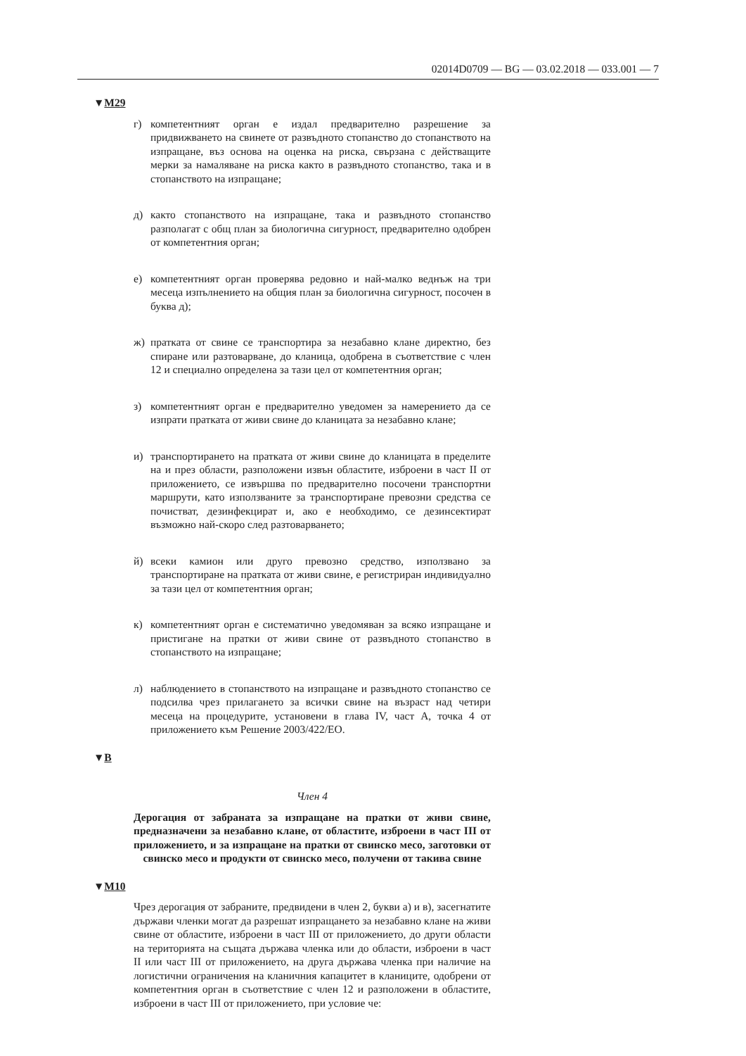02014D0709 — BG — 03.02.2018 — 033.001 — 7
▼M29
г) компетентният орган е издал предварително разрешение за придвижването на свинете от развъдното стопанство до стопанството на изпращане, въз основа на оценка на риска, свързана с действащите мерки за намаляване на риска както в развъдното стопанство, така и в стопанството на изпращане;
д) както стопанството на изпращане, така и развъдното стопанство разполагат с общ план за биологична сигурност, предварително одобрен от компетентния орган;
е) компетентният орган проверява редовно и най-малко веднъж на три месеца изпълнението на общия план за биологична сигурност, посочен в буква д);
ж) пратката от свине се транспортира за незабавно клане директно, без спиране или разтоварване, до кланица, одобрена в съответствие с член 12 и специално определена за тази цел от компетентния орган;
з) компетентният орган е предварително уведомен за намерението да се изпрати пратката от живи свине до кланицата за незабавно клане;
и) транспортирането на пратката от живи свине до кланицата в пределите на и през области, разположени извън областите, изброени в част II от приложението, се извършва по предварително посочени транспортни маршрути, като използваните за транспортиране превозни средства се почистват, дезинфекцират и, ако е необходимо, се дезинсектират възможно най-скоро след разтоварването;
й) всеки камион или друго превозно средство, използвано за транспортиране на пратката от живи свине, е регистриран индивидуално за тази цел от компетентния орган;
к) компетентният орган е систематично уведомяван за всяко изпращане и пристигане на пратки от живи свине от развъдното стопанство в стопанството на изпращане;
л) наблюдението в стопанството на изпращане и развъдното стопанство се подсилва чрез прилагането за всички свине на възраст над четири месеца на процедурите, установени в глава IV, част А, точка 4 от приложението към Решение 2003/422/ЕО.
▼B
Член 4
Дерогация от забраната за изпращане на пратки от живи свине, предназначени за незабавно клане, от областите, изброени в част III от приложението, и за изпращане на пратки от свинско месо, заготовки от свинско месо и продукти от свинско месо, получени от такива свине
▼M10
Чрез дерогация от забраните, предвидени в член 2, букви а) и в), засегнатите държави членки могат да разрешат изпращането за незабавно клане на живи свине от областите, изброени в част III от приложението, до други области на територията на същата държава членка или до области, изброени в част II или част III от приложението, на друга държава членка при наличие на логистични ограничения на кланичния капацитет в кланиците, одобрени от компетентния орган в съответствие с член 12 и разположени в областите, изброени в част III от приложението, при условие че: